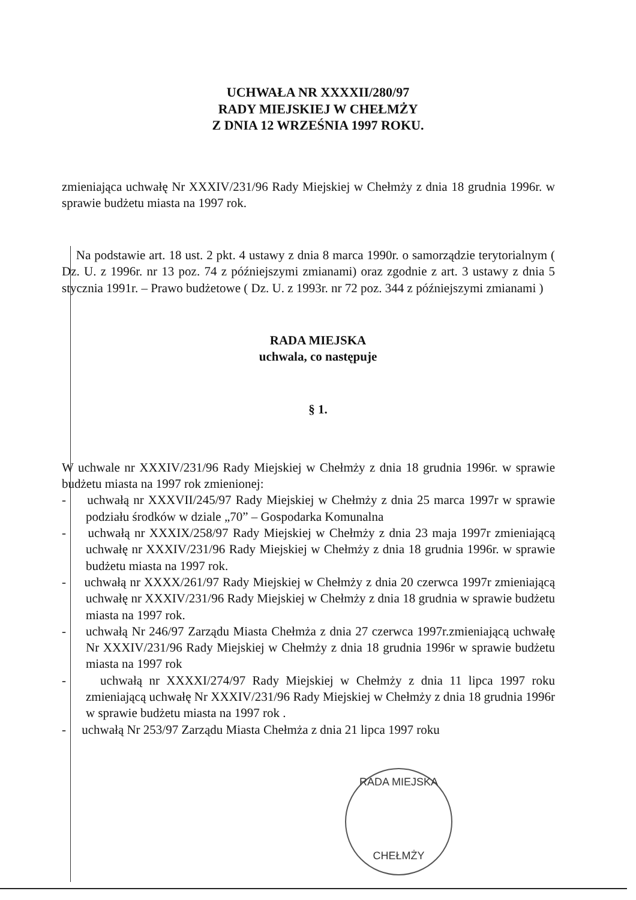UCHWAŁA NR XXXXII/280/97
RADY MIEJSKIEJ W CHEŁMŻY
Z DNIA 12 WRZEŚNIA 1997 ROKU.
zmieniająca uchwałę Nr XXXIV/231/96 Rady Miejskiej w Chełmży z dnia 18 grudnia 1996r. w sprawie budżetu miasta na 1997 rok.
Na podstawie art. 18 ust. 2 pkt. 4 ustawy z dnia 8 marca 1990r. o samorządzie terytorialnym ( Dz. U. z 1996r. nr 13 poz. 74 z późniejszymi zmianami) oraz zgodnie z art. 3 ustawy z dnia 5 stycznia 1991r. – Prawo budżetowe ( Dz. U. z 1993r. nr 72 poz. 344 z późniejszymi zmianami )
RADA MIEJSKA
uchwala, co następuje
§ 1.
W uchwale nr XXXIV/231/96 Rady Miejskiej w Chełmży z dnia 18 grudnia 1996r. w sprawie budżetu miasta na 1997 rok zmienionej:
- uchwałą nr XXXVII/245/97 Rady Miejskiej w Chełmży z dnia 25 marca 1997r w sprawie podziału środków w dziale „70” – Gospodarka Komunalna
- uchwałą nr XXXIX/258/97 Rady Miejskiej w Chełmży z dnia 23 maja 1997r zmieniającą uchwałę nr XXXIV/231/96 Rady Miejskiej w Chełmży z dnia 18 grudnia 1996r. w sprawie budżetu miasta na 1997 rok.
- uchwałą nr XXXX/261/97 Rady Miejskiej w Chełmży z dnia 20 czerwca 1997r zmieniającą uchwałę nr XXXIV/231/96 Rady Miejskiej w Chełmży z dnia 18 grudnia w sprawie budżetu miasta na 1997 rok.
- uchwałą Nr 246/97 Zarządu Miasta Chełmża z dnia 27 czerwca 1997r.zmieniającą uchwałę Nr XXXIV/231/96 Rady Miejskiej w Chełmży z dnia 18 grudnia 1996r w sprawie budżetu miasta na 1997 rok
- uchwałą nr XXXXI/274/97 Rady Miejskiej w Chełmży z dnia 11 lipca 1997 roku zmieniającą uchwałę Nr XXXIV/231/96 Rady Miejskiej w Chełmży z dnia 18 grudnia 1996r w sprawie budżetu miasta na 1997 rok .
- uchwałą Nr 253/97 Zarządu Miasta Chełmża z dnia 21 lipca 1997 roku
RADA MIEJSKA
CHEŁMŻY